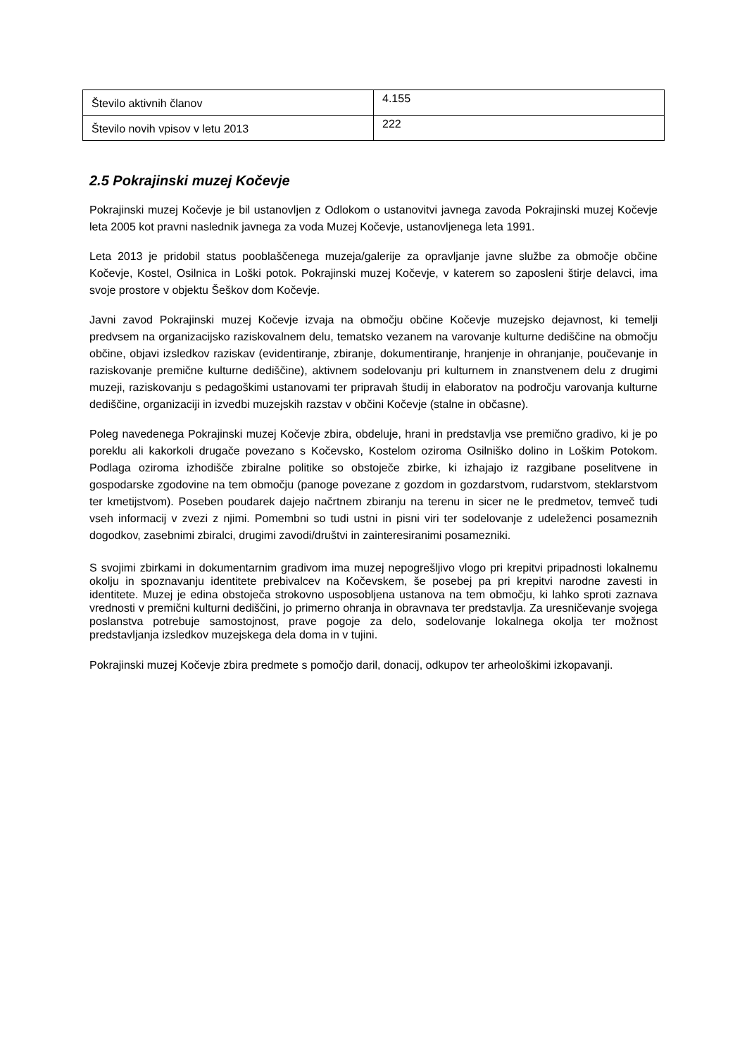| Število aktivnih članov | 4.155 |
| Število novih vpisov v letu 2013 | 222 |
2.5 Pokrajinski muzej Kočevje
Pokrajinski muzej Kočevje je bil ustanovljen z Odlokom o ustanovitvi javnega zavoda Pokrajinski muzej Kočevje leta 2005 kot pravni naslednik javnega za voda Muzej Kočevje, ustanovljenega leta 1991.
Leta 2013 je pridobil status pooblaščenega muzeja/galerije za opravljanje javne službe za območje občine Kočevje, Kostel, Osilnica in Loški potok. Pokrajinski muzej Kočevje, v katerem so zaposleni štirje delavci, ima svoje prostore v objektu Šeškov dom Kočevje.
Javni zavod Pokrajinski muzej Kočevje izvaja na območju občine Kočevje muzejsko dejavnost, ki temelji predvsem na organizacijsko raziskovalnem delu, tematsko vezanem na varovanje kulturne dediščine na območju občine, objavi izsledkov raziskav (evidentiranje, zbiranje, dokumentiranje, hranjenje in ohranjanje, poučevanje in raziskovanje premične kulturne dediščine), aktivnem sodelovanju pri kulturnem in znanstvenem delu z drugimi muzeji, raziskovanju s pedagoškimi ustanovami ter pripravah študij in elaboratov na področju varovanja kulturne dediščine, organizaciji in izvedbi muzejskih razstav v občini Kočevje (stalne in občasne).
Poleg navedenega Pokrajinski muzej Kočevje zbira, obdeluje, hrani in predstavlja vse premično gradivo, ki je po poreklu ali kakorkoli drugače povezano s Kočevsko, Kostelom oziroma Osilniško dolino in Loškim Potokom. Podlaga oziroma izhodišče zbiralne politike so obstoječe zbirke, ki izhajajo iz razgibane poselitvene in gospodarske zgodovine na tem območju (panoge povezane z gozdom in gozdarstvom, rudarstvom, steklarstvom ter kmetijstvom). Poseben poudarek dajejo načrtnem zbiranju na terenu in sicer ne le predmetov, temveč tudi vseh informacij v zvezi z njimi. Pomembni so tudi ustni in pisni viri ter sodelovanje z udeleženci posameznih dogodkov, zasebnimi zbiralci, drugimi zavodi/društvi in zainteresiranimi posamezniki.
S svojimi zbirkami in dokumentarnim gradivom ima muzej nepogrešljivo vlogo pri krepitvi pripadnosti lokalnemu okolju in spoznavanju identitete prebivalcev na Kočevskem, še posebej pa pri krepitvi narodne zavesti in identitete. Muzej je edina obstoječa strokovno usposobljena ustanova na tem območju, ki lahko sproti zaznava vrednosti v premični kulturni dediščini, jo primerno ohranja in obravnava ter predstavlja. Za uresničevanje svojega poslanstva potrebuje samostojnost, prave pogoje za delo, sodelovanje lokalnega okolja ter možnost predstavljanja izsledkov muzejskega dela doma in v tujini.
Pokrajinski muzej Kočevje zbira predmete s pomočjo daril, donacij, odkupov ter arheološkimi izkopavanji.